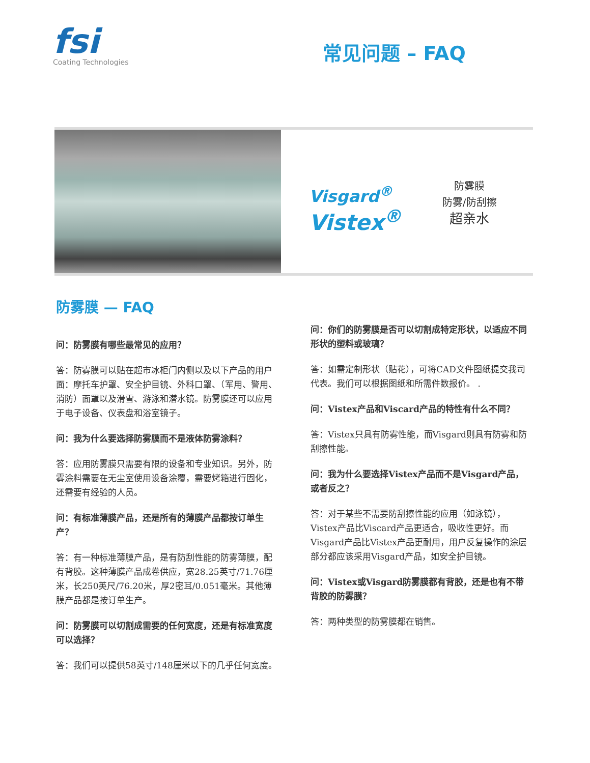fsi
Coating Technologies
常见问题 – FAQ
Visgard<sup>®</sup>
Vistex<sup>®</sup>
防雾膜
防雾/防刮擦
超亲水
防雾膜 — FAQ
问：防雾膜有哪些最常见的应用？
答：防雾膜可以贴在超市冰柜门内侧以及以下产品的用户面：摩托车护罩、安全护目镜、外科口罩、（军用、警用、消防）面罩以及滑雪、游泳和潜水镜。防雾膜还可以应用于电子设备、仪表盘和浴室镜子。
问：我为什么要选择防雾膜而不是液体防雾涂料？
答：应用防雾膜只需要有限的设备和专业知识。另外，防雾涂料需要在无尘室使用设备涂覆，需要烤箱进行固化，还需要有经验的人员。
问：有标准薄膜产品，还是所有的薄膜产品都按订单生产？
答：有一种标准薄膜产品，是有防刮性能的防雾薄膜，配有背胶。这种薄膜产品成卷供应，宽28.25英寸/71.76厘米，长250英尺/76.20米，厚2密耳/0.051毫米。其他薄膜产品都是按订单生产。
问：防雾膜可以切割成需要的任何宽度，还是有标准宽度可以选择？
答：我们可以提供58英寸/148厘米以下的几乎任何宽度。
问：你们的防雾膜是否可以切割成特定形状，以适应不同形状的塑料或玻璃？
答：如需定制形状（贴花），可将CAD文件图纸提交我司代表。我们可以根据图纸和所需件数报价。 .
问：Vistex产品和Viscard产品的特性有什么不同？
答：Vistex只具有防雾性能，而Visgard则具有防雾和防刮擦性能。
问：我为什么要选择Vistex产品而不是Visgard产品，或者反之？
答：对于某些不需要防刮擦性能的应用（如泳镜），Vistex产品比Viscard产品更适合，吸收性更好。而Visgard产品比Vistex产品更耐用，用户反复操作的涂层部分都应该采用Visgard产品，如安全护目镜。
问：Vistex或Visgard防雾膜都有背胶，还是也有不带背胶的防雾膜？
答：两种类型的防雾膜都在销售。